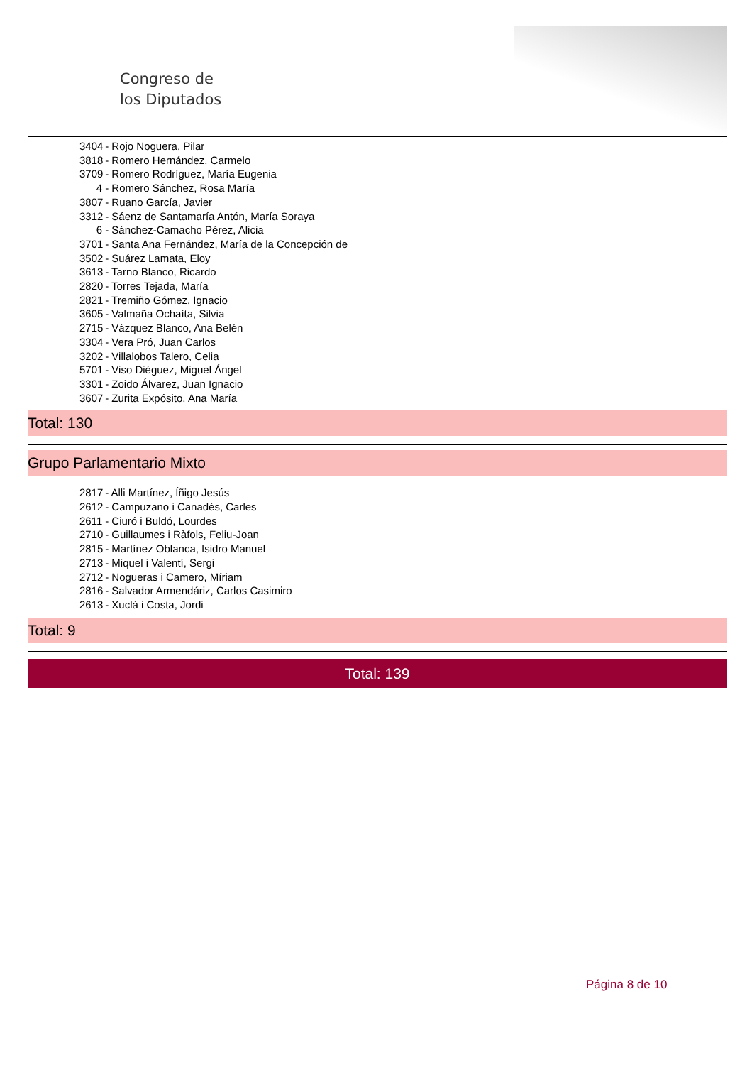Congreso de
los Diputados
3404 - Rojo Noguera, Pilar
3818 - Romero Hernández, Carmelo
3709 - Romero Rodríguez, María Eugenia
4 - Romero Sánchez, Rosa María
3807 - Ruano García, Javier
3312 - Sáenz de Santamaría Antón, María Soraya
6 - Sánchez-Camacho Pérez, Alicia
3701 - Santa Ana Fernández, María de la Concepción de
3502 - Suárez Lamata, Eloy
3613 - Tarno Blanco, Ricardo
2820 - Torres Tejada, María
2821 - Tremiño Gómez, Ignacio
3605 - Valmaña Ochaíta, Silvia
2715 - Vázquez Blanco, Ana Belén
3304 - Vera Pró, Juan Carlos
3202 - Villalobos Talero, Celia
5701 - Viso Diéguez, Miguel Ángel
3301 - Zoido Álvarez, Juan Ignacio
3607 - Zurita Expósito, Ana María
Total: 130
Grupo Parlamentario Mixto
2817 - Alli Martínez, Íñigo Jesús
2612 - Campuzano i Canadés, Carles
2611 - Ciuró i Buldó, Lourdes
2710 - Guillaumes i Ràfols, Feliu-Joan
2815 - Martínez Oblanca, Isidro Manuel
2713 - Miquel i Valentí, Sergi
2712 - Nogueras i Camero, Míriam
2816 - Salvador Armendáriz, Carlos Casimiro
2613 - Xuclà i Costa, Jordi
Total: 9
Total: 139
Página 8 de 10